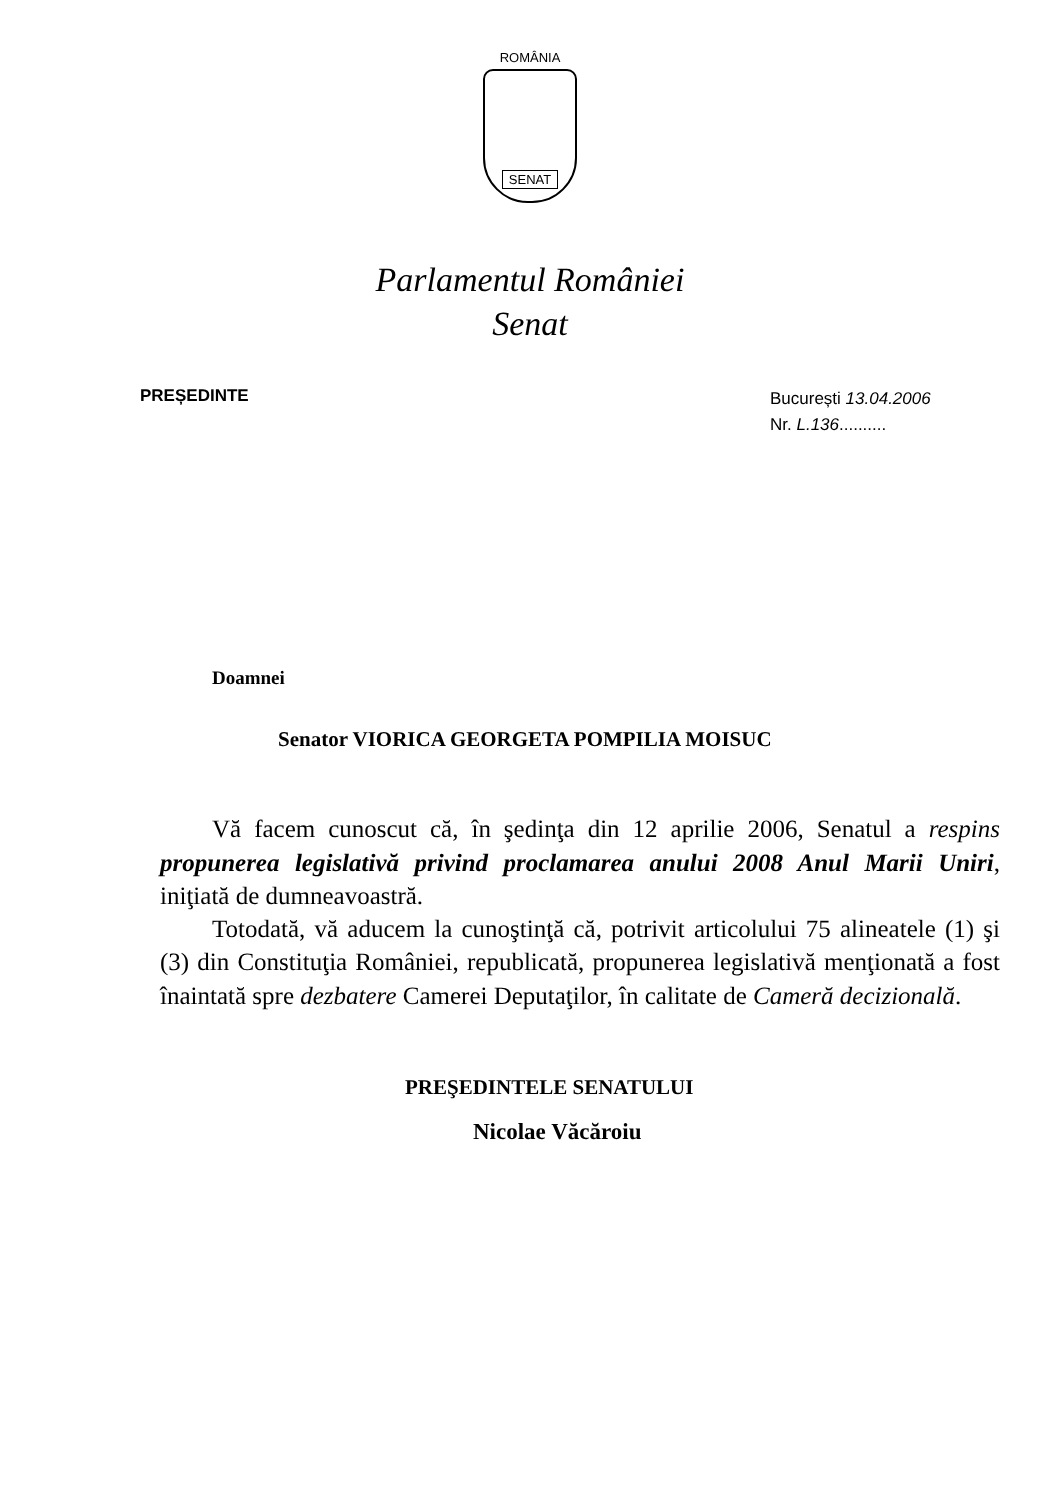ROMÂNIA
SENAT
Parlamentul României
Senat
PREȘEDINTE
București 13.04.2006
Nr. L.136..........
Doamnei
Senator VIORICA GEORGETA POMPILIA MOISUC
Vă facem cunoscut că, în şedinţa din 12 aprilie 2006, Senatul a respins propunerea legislativă privind proclamarea anului 2008 Anul Marii Uniri, iniţiată de dumneavoastră.
Totodată, vă aducem la cunoştinţă că, potrivit articolului 75 alineatele (1) şi (3) din Constituţia României, republicată, propunerea legislativă menţionată a fost înaintată spre dezbatere Camerei Deputaţilor, în calitate de Cameră decizională.
PREŞEDINTELE SENATULUI
Nicolae Văcăroiu